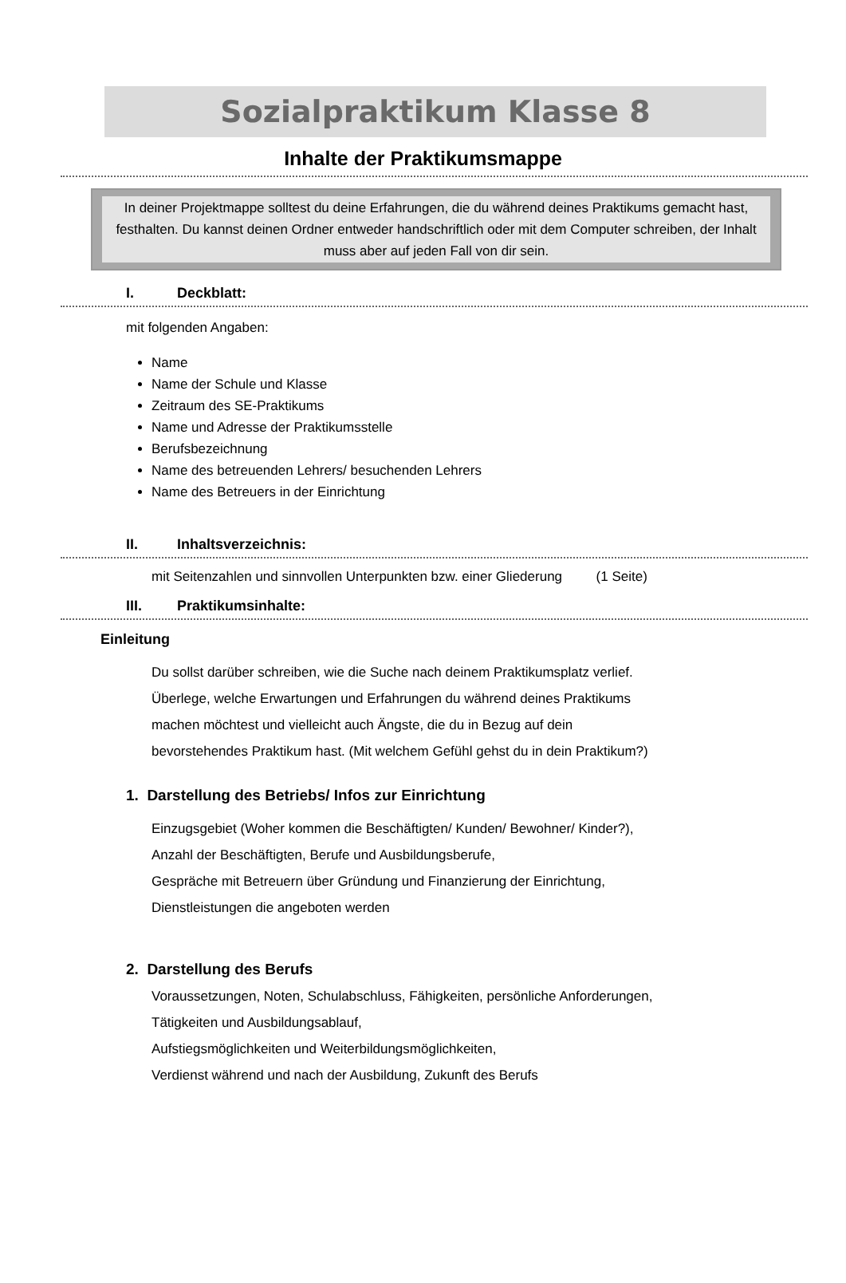Sozialpraktikum Klasse 8
Inhalte der Praktikumsmappe
In deiner Projektmappe solltest du deine Erfahrungen, die du während deines Praktikums gemacht hast, festhalten. Du kannst deinen Ordner entweder handschriftlich oder mit dem Computer schreiben, der Inhalt muss aber auf jeden Fall von dir sein.
I. Deckblatt:
mit folgenden Angaben:
Name
Name der Schule und Klasse
Zeitraum des SE-Praktikums
Name und Adresse der Praktikumsstelle
Berufsbezeichnung
Name des betreuenden Lehrers/ besuchenden Lehrers
Name des Betreuers in der Einrichtung
II. Inhaltsverzeichnis:
mit Seitenzahlen und sinnvollen Unterpunkten bzw. einer Gliederung (1 Seite)
III. Praktikumsinhalte:
Einleitung
Du sollst darüber schreiben, wie die Suche nach deinem Praktikumsplatz verlief.
Überlege, welche Erwartungen und Erfahrungen du während deines Praktikums
machen möchtest und vielleicht auch Ängste, die du in Bezug auf dein
bevorstehendes Praktikum hast. (Mit welchem Gefühl gehst du in dein Praktikum?)
1. Darstellung des Betriebs/ Infos zur Einrichtung
Einzugsgebiet (Woher kommen die Beschäftigten/ Kunden/ Bewohner/ Kinder?),
Anzahl der Beschäftigten, Berufe und Ausbildungsberufe,
Gespräche mit Betreuern über Gründung und Finanzierung der Einrichtung,
Dienstleistungen die angeboten werden
2. Darstellung des Berufs
Voraussetzungen, Noten, Schulabschluss, Fähigkeiten, persönliche Anforderungen,
Tätigkeiten und Ausbildungsablauf,
Aufstiegsmöglichkeiten und Weiterbildungsmöglichkeiten,
Verdienst während und nach der Ausbildung, Zukunft des Berufs